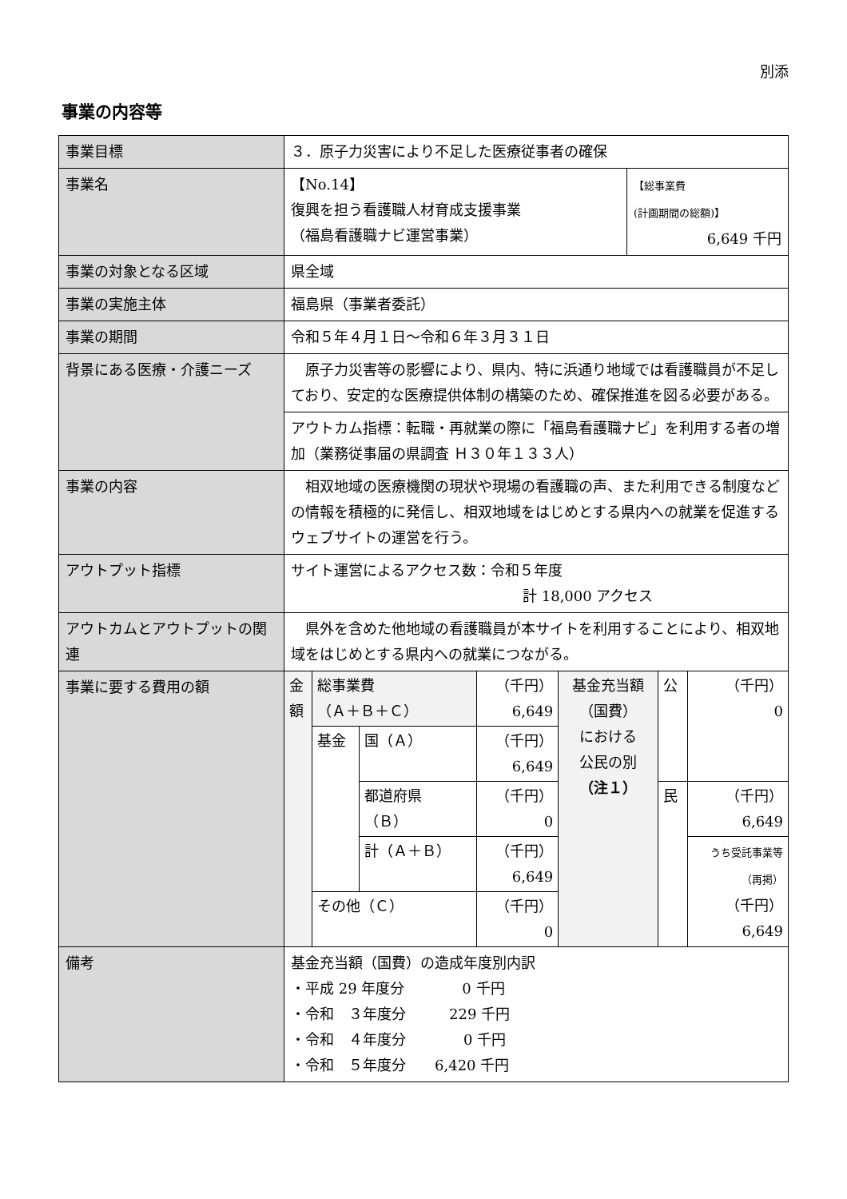別添
事業の内容等
| 事業目標 | ３．原子力災害により不足した医療従事者の確保 | |
| 事業名 | 【No.14】 復興を担う看護職人材育成支援事業 （福島看護職ナビ運営事業） | 【総事業費 (計画期間の総額)】 6,649 千円 |
| 事業の対象となる区域 | 県全域 | |
| 事業の実施主体 | 福島県（事業者委託） | |
| 事業の期間 | 令和５年４月１日～令和６年３月３１日 | |
| 背景にある医療・介護ニーズ | 原子力災害等の影響により、県内、特に浜通り地域では看護職員が不足しており、安定的な医療提供体制の構築のため、確保推進を図る必要がある。 | |
| | アウトカム指標：転職・再就業の際に「福島看護職ナビ」を利用する者の増加（業務従事届の県調査 Ｈ３０年１３３人） | |
| 事業の内容 | 相双地域の医療機関の現状や現場の看護職の声、また利用できる制度などの情報を積極的に発信し、相双地域をはじめとする県内への就業を促進するウェブサイトの運営を行う。 | |
| アウトプット指標 | サイト運営によるアクセス数：令和５年度 計 18,000 アクセス | |
| アウトカムとアウトプットの関連 | 県外を含めた他地域の看護職員が本サイトを利用することにより、相双地域をはじめとする県内への就業につながる。 | |
| 事業に要する費用の額 | / 金額 / 総事業費 （Ａ＋Ｂ＋Ｃ） / / （千円） 6,649 / 基金充当額 （国費） における 公民の別 （注１） / 公 / （千円） 0 / / / 基金 / 国（Ａ） / （千円） 6,649 / / / / / / / 都道府県 （Ｂ） / （千円） 0 / / 民 / （千円） 6,649 / / / / 計（Ａ＋Ｂ） / （千円） 6,649 / / / うち受託事業等 （再掲） （千円） 6,649 / / / その他（Ｃ） / / （千円） 0 / / / / | |
| 備考 | 基金充当額（国費）の造成年度別内訳 ・平成 29 年度分 0 千円 ・令和 ３年度分 229 千円 ・令和 ４年度分 0 千円 ・令和 ５年度分 6,420 千円 | |